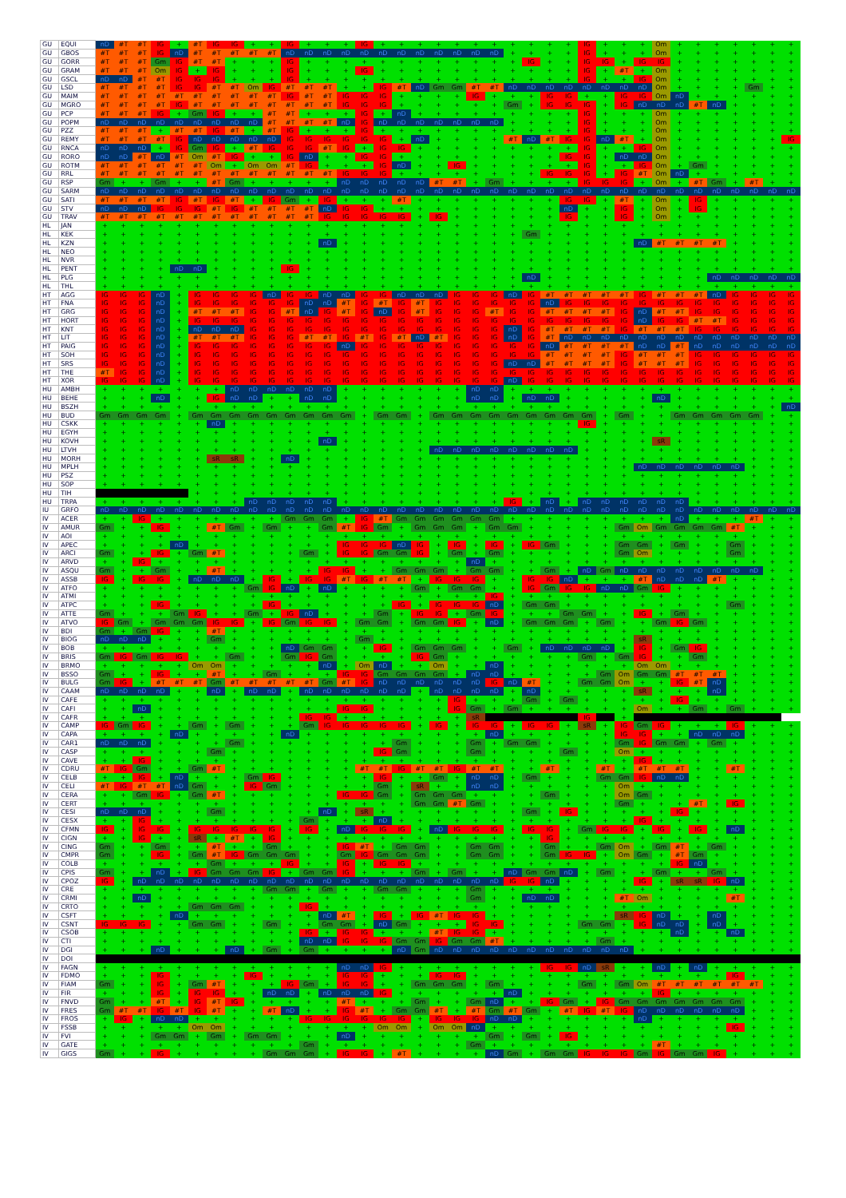| GU | EQUI | nD | #T | #T | IG | + | #T | IG | IG | + | + | IG | + | + | + | IG | + | + | + | + | + | + | + | + | + | + | + | IG | + | + | + | Om | + | + | + | + | + | + | + |
| GU | GBOS | #T | #T | #T | IG | nD | #T | #T | #T | #T | #T | nD | nD | nD | nD | nD | nD | nD | nD | nD | nD | nD | nD | + | + | + | + | IG | + | + | + | Om | + | + | + | + | + | + | + |
| GU | GORR | #T | #T | #T | Gm | IG | #T | #T | + | + | + | IG | + | + | + | + | + | + | + | + | + | + | + | + | IG | + | + | IG | IG | + | IG | IG | + | + | + | + | + | + | + |
| GU | GRAM | #T | #T | #T | Om | IG | + | IG | + | + | + | IG | + | + | + | IG | + | + | + | + | + | + | + | + | + | + | + | IG | + | #T | + | Om | + | + | + | + | + | + | + |
| GU | GSCL | nD | nD | #T | #T | IG | IG | IG | + | + | + | IG | + | + | + | + | + | + | + | + | + | + | + | + | + | + | + | IG | + | + | IG | Om | + | + | + | + | + | + | + |
| GU | LSD | #T | #T | #T | #T | IG | IG | #T | #T | Om | IG | #T | #T | #T | + | + | IG | #T | nD | Gm | Gm | #T | #T | nD | nD | nD | nD | nD | nD | nD | nD | Om | + | + | + | + | Gm | + | + |
| GU | MAIM | #T | #T | #T | #T | #T | #T | #T | #T | #T | #T | IG | #T | #T | IG | IG | IG | + | + | + | + | IG | + | + | + | IG | IG | + | + | IG | IG | Om | nD | + | + | + | + | + | + |
| GU | MGRO | #T | #T | #T | #T | IG | #T | #T | #T | #T | #T | #T | #T | #T | IG | IG | IG | + | + | + | + | + | + | Gm | + | IG | IG | IG | + | IG | nD | nD | nD | #T | nD | + | + | + | + |
| GU | PCP | #T | #T | #T | IG | + | Gm | IG | + | + | #T | #T | + | + | + | IG | + | nD | + | + | + | + | + | + | + | + | + | IG | + | + | + | Om | + | + | + | + | + | + | + |
| GU | POPM | nD | nD | nD | nD | nD | nD | nD | nD | nD | #T | #T | #T | #T | nD | IG | nD | nD | nD | nD | nD | nD | nD | + | + | + | + | IG | + | + | + | Om | + | + | + | + | + | + | + |
| GU | PZZ | #T | #T | #T | + | #T | #T | IG | #T | + | #T | IG | + | + | + | IG | + | + | + | + | + | + | + | + | + | + | + | IG | + | + | + | Om | + | + | + | + | + | + | + |
| GU | REMY | #T | #T | #T | #T | IG | nD | nD | nD | nD | nD | IG | IG | IG | IG | IG | IG | + | nD | + | + | + | + | #T | nD | #T | IG | IG | nD | #T | + | Om | + | + | + | + | + | + | IG |
| GU | RNCA | nD | nD | nD | + | IG | Gm | IG | + | #T | IG | IG | IG | #T | IG | + | IG | IG | + | + | + | + | + | + | + | + | + | IG | + | + | IG | Om | + | + | + | + | + | + | + |
| GU | RORO | nD | nD | #T | nD | #T | Om | #T | IG | + | + | IG | nD | + | + | IG | IG | + | + | + | + | + | + | + | + | + | IG | IG | + | nD | nD | Om | + | + | + | + | + | + | + |
| GU | ROTM | #T | #T | #T | #T | #T | #T | Om | + | Om | Om | #T | IG | + | + | + | IG | nD | + | + | IG | + | + | + | + | + | + | IG | + | + | IG | Om | + | Gm | + | + | + | + | + |
| GU | RRL | #T | #T | #T | #T | #T | #T | #T | #T | #T | #T | #T | #T | #T | IG | IG | IG | + | + | + | + | + | + | + | + | IG | IG | IG | + | IG | #T | Om | nD | + | + | + | + | + | + |
| GU | RSP | Gm | + | + | Gm | + | + | #T | Gm | + | + | + | + | + | nD | nD | nD | nD | nD | #T | #T | + | Gm | + | + | + | + | IG | IG | IG | + | Om | + | #T | Gm | + | #T | + | + |
| GU | SARM | nD | nD | nD | nD | nD | nD | nD | nD | nD | nD | nD | nD | nD | nD | nD | nD | nD | nD | nD | nD | nD | nD | nD | nD | nD | nD | nD | nD | nD | nD | nD | nD | nD | nD | nD | nD | nD | nD |
| GU | SATI | #T | #T | #T | #T | IG | #T | IG | #T | + | IG | Gm | + | IG | + | + | + | #T | + | + | + | + | + | + | + | + | IG | IG | + | #T | + | Om | + | IG | + | + | + | + | + |
| GU | STV | nD | nD | nD | IG | IG | IG | #T | IG | #T | #T | #T | #T | nD | IG | IG | + | + | + | + | + | + | + | + | + | + | nD | + | + | IG | + | Om | + | IG | + | + | + | + | + |
| GU | TRAV | #T | #T | #T | #T | #T | #T | #T | #T | #T | #T | #T | #T | IG | IG | IG | IG | IG | + | IG | + | + | + | + | + | + | IG | + | + | IG | + | Om | + | + | + | + | + | + | + |
| HL | JAN | + | + | + | + | + | + | + | + | + | + | + | + | + | + | + | + | + | + | + | + | + | + | + | + | + | + | + | + | + | + | + | + | + | + | + | + | + | + |
| HL | KEK | + | + | + | + | + | + | + | + | + | + | + | + | + | + | + | + | + | + | + | + | + | + | + | Gm | + | + | + | + | + | + | + | + | + | + | + | + | + | + |
| HL | KZN | + | + | + | + | + | + | + | + | + | + | + | + | nD | + | + | + | + | + | + | + | + | + | + | + | + | + | + | + | + | nD | #T | #T | #T | #T | + | + | + | + |
| HL | NEO | + | + | + | + | + | + | + | + | + | + | + | + | + | + | + | + | + | + | + | + | + | + | + | + | + | + | + | + | + | + | + | + | + | + | + | + | + | + |
| HL | NVR | + | + | + | + | + | + | + | + | + | + | + | + | + | + | + | + | + | + | + | + | + | + | + | + | + | + | + | + | + | + | + | + | + | + | + | + | + | + |
| HL | PENT | + | + | + | + | nD | nD | + | + | + | + | IG | + | + | + | + | + | + | + | + | + | + | + | + | + | + | + | + | + | + | + | + | + | + | + | + | + | + | + |
| HL | PLG | + | + | + | + | + | + | + | + | + | + | + | + | + | + | + | + | + | + | + | + | + | + | + | nD | + | + | + | + | + | + | + | + | + | nD | nD | nD | nD | nD |
| HL | THL | + | + | + | + | + | + | + | + | + | + | + | + | + | + | + | + | + | + | + | + | + | + | + | + | + | + | + | + | + | + | + | + | + | + | + | + | + | + |
| HT | AGG | IG | IG | IG | nD | + | IG | IG | IG | IG | nD | IG | IG | nD | nD | IG | IG | nD | nD | nD | IG | IG | IG | nD | IG | #T | #T | #T | #T | #T | IG | #T | #T | #T | nD | IG | IG | IG | IG |
| HT | FNA | IG | IG | IG | nD | + | IG | IG | IG | IG | IG | IG | nD | nD | #T | IG | #T | IG | #T | IG | IG | IG | IG | IG | IG | nD | IG | IG | IG | IG | IG | IG | IG | IG | IG | IG | IG | IG | IG |
| HT | GRG | IG | IG | IG | nD | + | #T | #T | #T | IG | IG | #T | nD | IG | #T | IG | nD | IG | #T | IG | IG | IG | #T | IG | IG | #T | #T | #T | #T | IG | nD | #T | #T | IG | IG | IG | IG | IG | IG |
| HT | HORT | IG | IG | IG | nD | + | IG | IG | IG | IG | IG | IG | IG | IG | IG | IG | IG | IG | IG | IG | IG | IG | IG | IG | IG | IG | IG | IG | IG | IG | nD | IG | IG | #T | #T | IG | IG | IG | IG |
| HT | KNT | IG | IG | IG | nD | + | nD | nD | nD | IG | IG | IG | IG | IG | IG | IG | IG | IG | IG | IG | IG | IG | IG | nD | IG | #T | #T | #T | #T | IG | #T | #T | #T | IG | IG | IG | IG | IG | IG |
| HT | LIT | IG | IG | IG | nD | + | #T | #T | #T | IG | IG | IG | #T | #T | IG | #T | IG | #T | nD | #T | IG | IG | IG | nD | IG | #T | nD | nD | nD | nD | nD | nD | nD | nD | nD | nD | nD | nD | nD |
| HT | PAIG | IG | IG | IG | nD | + | IG | IG | IG | IG | IG | IG | IG | IG | nD | IG | IG | IG | IG | IG | IG | IG | IG | IG | IG | nD | #T | #T | #T | #T | nD | nD | #T | nD | nD | nD | nD | nD | nD |
| HT | SOH | IG | IG | IG | nD | + | IG | IG | IG | IG | IG | IG | IG | IG | IG | IG | IG | IG | IG | IG | IG | IG | IG | IG | IG | #T | #T | #T | #T | IG | #T | #T | #T | IG | IG | IG | IG | IG | IG |
| HT | SRS | IG | IG | IG | nD | + | IG | IG | IG | IG | IG | IG | IG | IG | IG | IG | IG | IG | IG | IG | IG | IG | IG | nD | nD | #T | #T | #T | #T | IG | #T | #T | #T | IG | IG | IG | IG | IG | IG |
| HT | THE | #T | IG | IG | nD | + | IG | IG | IG | IG | IG | IG | IG | IG | IG | IG | IG | IG | IG | IG | IG | IG | IG | IG | IG | IG | IG | IG | IG | IG | IG | IG | IG | IG | IG | IG | IG | IG | IG |
| HT | XOR | IG | IG | IG | nD | + | IG | IG | IG | IG | IG | IG | IG | IG | IG | IG | IG | IG | IG | IG | IG | IG | IG | nD | IG | IG | IG | IG | IG | IG | IG | IG | IG | IG | IG | IG | IG | IG | IG |
| HU | AMBH | + | + | + | + | + | + | + | nD | nD | nD | nD | nD | nD | + | + | + | + | + | + | + | nD | nD | + | + | + | + | + | + | + | + | + | + | + | + | + | + | + | + |
| HU | BEHE | + | + | + | nD | + | + | IG | nD | nD | + | + | nD | nD | + | + | + | + | + | + | + | nD | nD | + | nD | nD | + | + | + | + | + | nD | + | + | + | + | + | + | + |
| HU | BSZH | + | + | + | + | + | + | + | + | + | + | + | + | + | + | + | + | + | + | + | + | + | + | + | + | + | + | + | + | + | + | + | + | + | + | + | + | + | nD |
| HU | BUD | Gm | Gm | Gm | Gm | + | Gm | Gm | Gm | Gm | Gm | Gm | Gm | Gm | Gm | + | Gm | Gm | + | Gm | Gm | Gm | Gm | Gm | Gm | Gm | Gm | Gm | + | Gm | + | + | Gm | Gm | Gm | Gm | Gm | + | + |
| HU | CSKK | + | + | + | + | + | + | nD | + | + | + | + | + | + | + | + | + | + | + | + | + | + | + | + | + | + | + | IG | + | + | + | + | + | + | + | + | + | + | + |
| HU | EGYH | + | + | + | + | + | + | + | + | + | + | + | + | + | + | + | + | + | + | + | + | + | + | + | + | + | + | + | + | + | + | + | + | + | + | + | + | + | + |
| HU | KOVH | + | + | + | + | + | + | + | + | + | + | + | + | nD | + | + | + | + | + | + | + | + | + | + | + | + | + | + | + | + | + | sR | + | + | + | + | + | + | + |
| HU | LTVH | + | + | + | + | + | + | + | + | + | + | + | + | + | + | + | + | + | + | nD | nD | nD | nD | nD | nD | nD | nD | + | + | + | + | + | + | + | + | + | + | + | + |
| HU | MORH | + | + | + | + | + | + | sR | sR | + | + | nD | + | + | + | + | + | + | + | + | + | + | + | + | + | + | + | + | + | + | + | + | + | + | + | + | + | + | + |
| HU | MPLH | + | + | + | + | + | + | + | + | + | + | + | + | + | + | + | + | + | + | + | + | + | + | + | + | + | + | + | + | + | nD | nD | nD | nD | nD | nD | + | + | + |
| HU | PSZ | + | + | + | + | + | + | + | + | + | + | + | + | + | + | + | + | + | + | + | + | + | + | + | + | + | + | + | + | + | + | + | + | + | + | + | + | + | + |
| HU | SOP | + | + | + | + | + | + | + | + | + | + | + | + | + | + | + | + | + | + | + | + | + | + | + | + | + | + | + | + | + | + | + | + | + | + | + | + | + | + |
| HU | TIH | | | | | | + | + | + | + | + | + | + | + | + | + | + | + | + | + | + | + | + | + | + | + | + | + | + | + | + | + | + | + | + | + | + | + | + |
| HU | TRPA | + | + | + | + | + | + | + | + | nD | nD | nD | nD | nD | + | + | + | + | + | + | + | + | + | IG | + | nD | + | nD | nD | nD | nD | nD | nD | + | + | + | + | + | + |
| IU | GRFO | nD | nD | nD | nD | nD | nD | nD | nD | nD | nD | nD | nD | nD | nD | nD | nD | nD | nD | nD | nD | nD | nD | nD | nD | nD | nD | nD | nD | nD | nD | nD | nD | nD | nD | nD | nD | nD | nD |
| IV | ACER | + | + | IG | + | + | + | + | + | + | + | Gm | Gm | Gm | + | IG | #T | Gm | Gm | Gm | Gm | Gm | Gm | + | + | + | + | + | + | + | + | + | nD | + | + | + | #T | + | + |
| IV | AMUR | Gm | + | + | IG | + | + | #T | Gm | + | Gm | + | + | Gm | #T | IG | Gm | + | Gm | Gm | Gm | + | Gm | Gm | + | + | + | + | + | Gm | Om | Gm | Gm | Gm | Gm | #T | + | + | + |
| IV | AOI | + | + | + | + | + | + | + | + | + | + | + | + | + | + | + | + | + | + | + | + | + | + | + | + | + | + | + | + | + | + | + | + | + | + | + | + | + | + |
| IV | APEC | + | + | + | + | nD | + | + | + | + | + | + | + | + | IG | IG | IG | nD | IG | + | IG | + | IG | + | IG | Gm | + | + | + | Gm | Gm | + | Gm | + | + | Gm | + | + | + |
| IV | ARCI | Gm | + | + | IG | + | Gm | #T | + | + | + | + | Gm | + | IG | IG | Gm | Gm | IG | + | Gm | + | Gm | + | + | + | + | + | + | Gm | Om | + | + | + | + | Gm | + | + | + |
| IV | ARVD | + | + | IG | + | + | + | + | + | + | + | + | + | + | + | + | + | + | + | + | + | nD | + | + | + | + | + | + | + | + | + | + | + | + | + | + | + | + | + |
| IV | ASQU | Gm | + | + | Gm | + | + | #T | + | + | + | + | + | IG | IG | + | + | Gm | Gm | Gm | + | Gm | Gm | + | + | Gm | + | nD | Gm | nD | nD | nD | nD | nD | nD | nD | nD | + | + |
| IV | ASSB | IG | + | IG | IG | + | nD | nD | nD | + | IG | + | IG | IG | #T | IG | #T | #T | + | IG | IG | IG | + | + | IG | IG | nD | + | + | + | #T | nD | nD | nD | #T | + | + | + | + |
| IV | ATFO | + | + | + | + | + | + | + | + | Gm | IG | nD | + | nD | + | + | + | + | Gm | + | Gm | Gm | + | + | IG | Gm | IG | IG | nD | nD | Gm | IG | + | + | + | + | + | + | + |
| IV | ATMI | + | + | + | + | + | + | + | + | + | + | + | + | + | + | + | + | + | + | + | + | + | IG | + | + | + | + | + | + | + | + | + | + | + | + | + | + | + | + |
| IV | ATPC | + | + | + | IG | + | + | + | + | + | IG | + | + | + | + | + | + | IG | + | IG | IG | IG | nD | + | Gm | Gm | + | + | + | + | + | + | + | + | + | Gm | + | + | + |
| IV | ATTE | Gm | + | + | + | Gm | IG | + | + | Gm | + | IG | nD | + | + | + | Gm | + | IG | IG | + | Gm | IG | + | + | + | Gm | Gm | + | + | IG | + | Gm | + | + | + | + | + | + |
| IV | ATVO | IG | Gm | + | Gm | Gm | Gm | IG | IG | + | IG | Gm | IG | IG | + | Gm | Gm | + | Gm | Gm | IG | + | nD | + | Gm | Gm | Gm | + | Gm | + | + | Gm | IG | Gm | + | + | + | + | + |
| IV | BDI | Gm | + | Gm | IG | + | + | #T | + | + | + | + | + | + | + | + | + | + | + | + | + | + | + | + | + | + | + | + | + | + | + | + | + | + | + | + | + | + | + |
| IV | BIOG | nD | nD | nD | + | + | + | Gm | + | + | + | + | + | + | + | Gm | + | + | + | + | + | + | + | + | + | + | + | + | + | + | sR | + | + | + | + | + | + | + | + |
| IV | BOB | + | + | + | + | + | + | + | + | + | + | nD | Gm | Gm | + | + | IG | + | Gm | Gm | Gm | + | + | Gm | + | nD | nD | nD | nD | + | IG | + | Gm | IG | + | + | + | + | + |
| IV | BRIS | Gm | IG | Gm | IG | IG | + | + | Gm | + | + | Gm | IG | Gm | + | + | + | + | IG | Gm | + | + | + | + | + | + | + | Gm | + | Gm | IG | + | + | Gm | + | + | + | + | + |
| IV | BRMO | + | + | + | + | + | Om | Om | + | + | + | + | + | nD | + | Om | nD | + | + | Om | + | + | nD | + | + | + | + | + | + | + | Om | Om | + | + | + | + | + | + | + |
| IV | BSSO | Gm | + | + | IG | + | + | #T | + | + | Gm | + | + | + | IG | IG | Gm | Gm | Gm | Gm | + | nD | nD | + | + | + | + | + | Gm | Om | Gm | Gm | #T | #T | #T | + | + | + | + |
| IV | BULG | Gm | IG | + | #T | #T | #T | Gm | #T | #T | #T | #T | #T | Gm | #T | IG | nD | nD | nD | nD | nD | nD | IG | nD | #T | + | + | Gm | Gm | Om | + | + | IG | #T | nD | + | + | + | + |
| IV | CAAM | nD | nD | nD | nD | + | + | nD | + | nD | nD | + | nD | nD | nD | nD | nD | nD | + | nD | nD | nD | nD | + | nD | + | + | + | + | + | sR | + | + | + | nD | + | + | + | + |
| IV | CAFE | + | + | + | + | + | + | + | + | + | + | + | + | + | + | + | + | + | + | + | IG | + | + | + | Gm | + | Gm | + | + | + | + | + | IG | + | + | + | + | + | + |
| IV | CAFI | + | + | nD | + | + | + | + | + | + | + | + | + | + | IG | IG | + | + | + | + | IG | Gm | + | Gm | + | + | + | + | + | + | Om | + | + | Gm | + | Gm | + | + | + |
| IV | CAFR | + | + | + | + | + | + | + | + | + | + | + | IG | IG | + | + | + | + | + | + | + | sR | | | | | | IG | | + | | | | | | | | | |
| IV | CAMP | IG | Gm | IG | + | + | Gm | + | Gm | + | + | + | Gm | IG | IG | IG | IG | IG | + | IG | + | IG | IG | + | IG | IG | + | sR | + | IG | Gm | IG | + | + | + | IG | + | + | + |
| IV | CAPA | + | + | + | + | nD | + | + | + | + | + | nD | + | + | + | + | + | + | + | + | + | + | nD | + | + | + | + | + | + | IG | IG | + | + | nD | nD | nD | + | + | + |
| IV | CAR1 | nD | nD | nD | + | + | + | + | Gm | + | + | + | + | + | + | + | + | Gm | + | + | + | Gm | + | Gm | Gm | + | + | + | + | Gm | IG | Gm | Gm | + | Gm | + | + | + | + |
| IV | CASP | + | + | + | + | + | + | Gm | + | + | + | + | + | + | + | + | IG | Gm | + | + | + | Gm | + | + | + | + | Gm | + | + | Om | + | + | + | + | + | + | + | + | + |
| IV | CAVE | + | + | IG | + | + | + | + | + | + | + | + | + | + | + | + | + | + | + | + | + | + | + | + | + | + | + | + | + | + | IG | + | + | + | + | + | + | + | + |
| IV | CDRU | #T | IG | Gm | + | + | Gm | #T | + | + | + | + | + | + | + | #T | #T | IG | #T | #T | IG | #T | #T | + | + | #T | + | + | #T | + | #T | #T | #T | + | + | #T | + | + | + |
| IV | CELB | + | + | IG | + | nD | + | + | + | Gm | IG | + | + | + | + | + | IG | + | + | Gm | + | nD | nD | + | Gm | + | + | + | Gm | Gm | IG | nD | nD | + | + | + | + | + | + |
| IV | CELI | #T | IG | #T | #T | nD | Gm | + | + | IG | Gm | + | + | + | + | + | Gm | + | sR | + | + | nD | nD | + | + | + | + | + | + | Om | + | + | + | + | + | + | + | + | + |
| IV | CERA | + | + | Gm | IG | + | Gm | #T | + | + | + | + | + | + | IG | IG | Gm | + | Gm | Gm | Gm | + | + | + | + | Gm | + | + | + | Om | Gm | + | + | + | + | + | + | + | + |
| IV | CERT | + | + | + | + | + | + | + | + | + | + | + | + | + | + | + | + | + | Gm | Gm | #T | Gm | + | + | + | + | + | + | + | Gm | + | + | + | #T | + | IG | + | + | + |
| IV | CESI | nD | nD | nD | + | + | + | Gm | + | + | + | + | + | nD | + | sR | + | + | + | + | + | + | + | + | Gm | + | IG | + | + | + | + | + | IG | + | + | + | + | + | + |
| IV | CESX | + | + | IG | + | + | + | + | + | + | + | + | Gm | + | + | + | nD | + | + | + | + | + | + | + | + | + | + | + | + | + | IG | + | + | + | + | + | + | + | + |
| IV | CFMN | IG | + | IG | IG | + | IG | IG | IG | IG | IG | + | IG | + | nD | IG | IG | IG | + | nD | IG | IG | IG | + | IG | IG | + | Gm | IG | IG | + | IG | + | IG | + | nD | + | + | + |
| IV | CIGN | + | + | IG | + | + | sR | + | #T | + | IG | + | + | + | + | + | + | + | + | + | + | + | + | + | + | IG | + | + | + | + | + | + | + | + | + | + | + | + | + |
| IV | CING | Gm | + | + | Gm | + | + | #T | + | + | Gm | + | + | + | IG | #T | + | Gm | Gm | + | + | Gm | Gm | + | + | Gm | + | + | Gm | Om | + | Gm | #T | + | Gm | + | + | + | + |
| IV | CMPR | Gm | + | + | IG | + | Gm | #T | IG | Gm | Gm | Gm | + | + | Gm | IG | Gm | Gm | Gm | + | + | Gm | Gm | + | + | Gm | IG | IG | + | Om | Gm | + | #T | Gm | + | + | + | + | + |
| IV | COLB | + | + | + | + | + | + | Gm | + | + | + | IG | + | + | IG | + | IG | IG | + | + | + | + | + | + | + | + | + | + | + | + | + | + | IG | nD | + | + | + | + | + |
| IV | CPIS | Gm | + | + | nD | + | IG | Gm | Gm | Gm | IG | + | Gm | Gm | IG | + | + | + | Gm | + | Gm | + | + | nD | Gm | Gm | nD | + | Gm | + | + | Gm | + | + | Gm | + | + | + | + |
| IV | CPOZ | IG | + | nD | nD | nD | nD | nD | nD | nD | nD | nD | nD | nD | nD | nD | nD | nD | nD | nD | nD | nD | nD | IG | IG | nD | + | + | + | + | IG | + | sR | sR | IG | nD | + | + | + |
| IV | CRE | + | + | + | + | + | + | + | + | + | Gm | Gm | + | Gm | + | + | Gm | Gm | + | + | + | Gm | + | + | + | + | + | + | + | + | + | + | + | + | + | + | + | + | + |
| IV | CRMI | + | + | nD | + | + | + | + | + | + | + | + | + | + | + | + | + | + | + | + | + | Gm | + | + | nD | nD | + | + | + | #T | Om | + | + | + | + | #T | + | + | + |
| IV | CRTO | + | + | + | + | + | Gm | Gm | Gm | + | + | + | IG | + | + | + | + | + | + | + | + | + | + | + | + | + | + | + | + | + | + | + | + | + | + | + | + | + | + |
| IV | CSFT | + | + | + | + | nD | + | + | + | + | + | + | + | nD | #T | + | IG | + | IG | #T | IG | IG | + | + | + | + | + | + | + | sR | IG | nD | + | + | nD | + | + | + | + |
| IV | CSNT | IG | IG | IG | + | + | Gm | Gm | + | + | Gm | + | + | Gm | Gm | + | nD | Gm | + | + | + | IG | IG | + | + | + | + | Gm | Gm | + | IG | nD | nD | + | nD | + | + | + | + |
| IV | CSOB | + | + | + | + | + | + | + | + | + | + | + | IG | + | IG | IG | + | + | + | #T | IG | IG | + | + | + | + | + | + | + | + | + | + | nD | + | + | nD | + | + | + |
| IV | CTI | + | + | + | + | + | + | + | + | + | + | + | nD | nD | IG | IG | IG | Gm | Gm | IG | Gm | Gm | #T | + | + | + | + | + | Gm | + | + | + | + | + | + | + | + | + | + |
| IV | DGI | + | + | + | nD | + | + | + | nD | + | Gm | + | Gm | + | + | + | + | nD | Gm | nD | nD | nD | nD | nD | nD | nD | nD | nD | nD | nD | + | + | + | + | + | + | + | + | + |
| IV | DOI | | | | | | | | | | | | | | | | | | | | | | | | | | | | | | | | | | | | | | |
| IV | FAGN | + | + | + | + | + | + | + | + | + | + | + | + | + | nD | nD | IG | + | + | + | + | + | + | + | + | IG | IG | nD | sR | + | + | nD | + | nD | + | + | + | + | + |
| IV | FDMO | + | + | + | IG | + | + | + | + | IG | + | + | + | + | IG | IG | + | + | + | IG | IG | + | + | + | + | + | + | + | + | + | + | + | + | + | + | IG | + | + | + |
| IV | FIAM | Gm | + | + | IG | + | Gm | #T | + | + | + | IG | Gm | + | IG | IG | + | + | Gm | Gm | Gm | + | Gm | + | + | + | + | Gm | + | Gm | Om | #T | #T | #T | #T | #T | #T | + | + |
| IV | FIR | + | + | + | IG | + | IG | IG | + | + | nD | nD | + | nD | nD | nD | IG | + | + | + | + | + | + | nD | + | + | + | + | + | + | + | IG | + | + | + | + | + | + | + |
| IV | FNVD | Gm | + | + | #T | + | IG | #T | IG | + | + | + | + | + | #T | + | + | + | Gm | + | + | Gm | nD | + | + | IG | Gm | + | IG | Gm | Gm | Gm | Gm | Gm | Gm | Gm | + | + | + |
| IV | FRES | Gm | #T | #T | IG | #T | IG | #T | + | + | #T | nD | + | + | IG | #T | + | Gm | Gm | #T | + | #T | Gm | #T | Gm | + | #T | IG | #T | IG | nD | nD | nD | nD | nD | nD | + | + | + |
| IV | FROS | + | IG | + | nD | nD | + | + | + | + | + | + | IG | IG | IG | IG | IG | IG | + | IG | IG | IG | nD | nD | + | + | + | + | + | + | nD | + | + | + | + | + | + | + | + |
| IV | FSSB | + | + | + | + | + | Om | Om | + | + | + | + | + | + | + | + | Om | Om | + | Om | Om | nD | + | + | + | + | + | + | + | + | + | + | + | + | + | IG | + | + | + |
| IV | FVI | + | + | + | Gm | Gm | + | Gm | + | Gm | Gm | + | + | + | nD | + | + | + | + | + | + | + | Gm | + | Gm | + | IG | + | + | + | + | + | + | + | + | + | + | + | + |
| IV | GATE | + | + | + | + | + | + | + | + | + | + | + | Gm | + | + | + | + | + | + | + | + | Gm | + | + | + | + | + | + | + | + | + | #T | + | + | + | + | + | + | + |
| IV | GIGS | Gm | + | + | IG | + | + | + | + | + | Gm | Gm | Gm | + | IG | IG | + | #T | + | + | + | + | nD | Gm | + | Gm | Gm | IG | IG | IG | Gm | IG | Gm | Gm | IG | + | + | + | + |